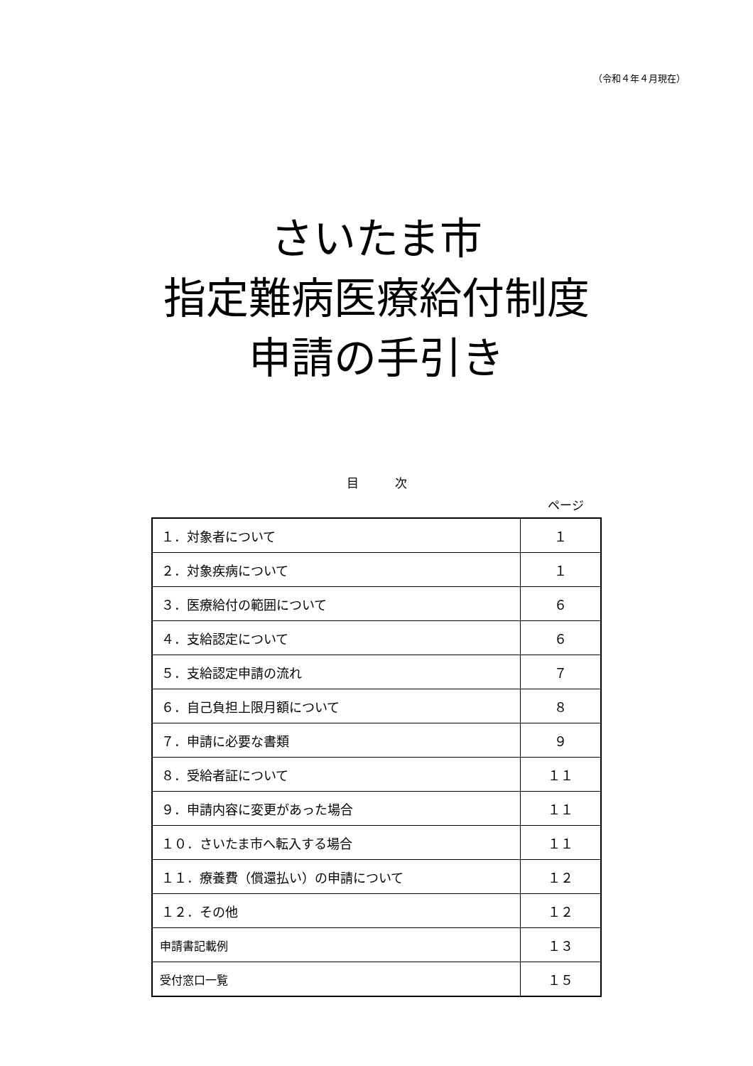（令和４年４月現在）
さいたま市
指定難病医療給付制度
申請の手引き
目　　　次
ページ
| １．対象者について | １ |
| ２．対象疾病について | １ |
| ３．医療給付の範囲について | ６ |
| ４．支給認定について | ６ |
| ５．支給認定申請の流れ | ７ |
| ６．自己負担上限月額について | ８ |
| ７．申請に必要な書類 | ９ |
| ８．受給者証について | １１ |
| ９．申請内容に変更があった場合 | １１ |
| １０．さいたま市へ転入する場合 | １１ |
| １１．療養費（償還払い）の申請について | １２ |
| １２．その他 | １２ |
| 申請書記載例 | １３ |
| 受付窓口一覧 | １５ |